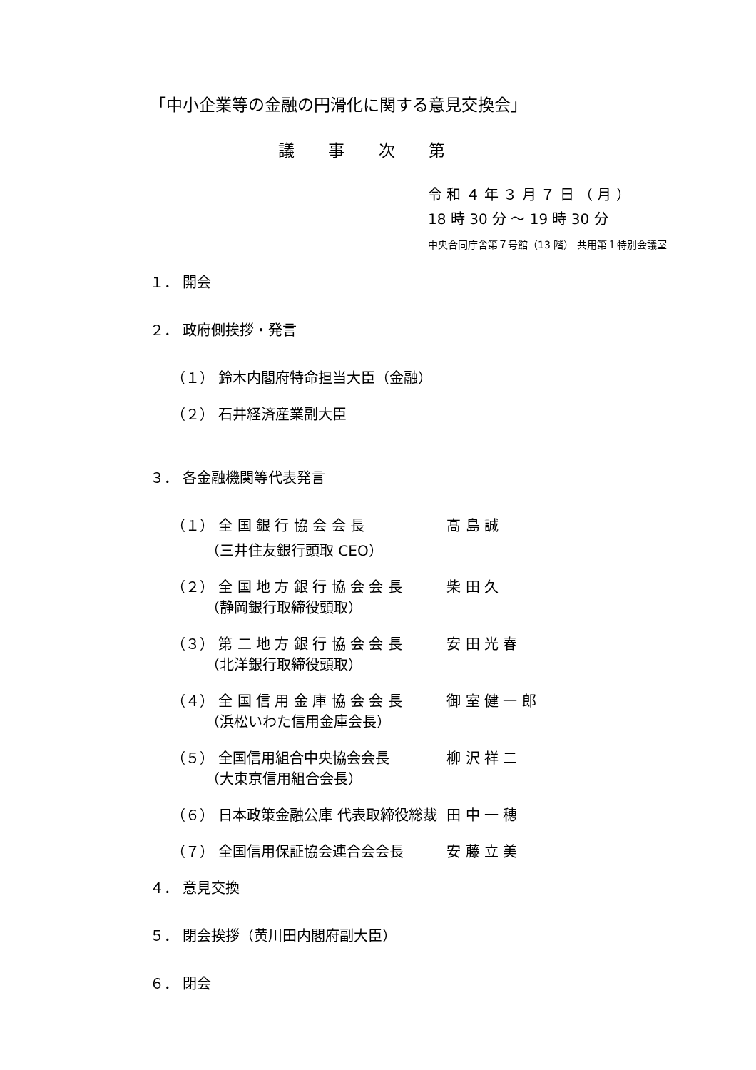「中小企業等の金融の円滑化に関する意見交換会」
議 事 次 第
令 和 ４ 年 ３ 月 ７ 日 （ 月 ）
18 時 30 分 ～ 19 時 30 分
中央合同庁舎第７号館（13 階） 共用第１特別会議室
１． 開会
２． 政府側挨拶・発言
（１） 鈴木内閣府特命担当大臣（金融）
（２） 石井経済産業副大臣
３． 各金融機関等代表発言
（１） 全 国 銀 行 協 会 会 長 髙 島 誠
（三井住友銀行頭取 CEO）
（２） 全 国 地 方 銀 行 協 会 会 長 柴 田 久
（静岡銀行取締役頭取）
（３） 第 二 地 方 銀 行 協 会 会 長 安 田 光 春
（北洋銀行取締役頭取）
（４） 全 国 信 用 金 庫 協 会 会 長 御 室 健 一 郎
（浜松いわた信用金庫会長）
（５） 全国信用組合中央協会会長 柳 沢 祥 二
（大東京信用組合会長）
（６） 日本政策金融公庫 代表取締役総裁 田 中 一 穂
（７） 全国信用保証協会連合会会長 安 藤 立 美
４． 意見交換
５． 閉会挨拶（黄川田内閣府副大臣）
６． 閉会